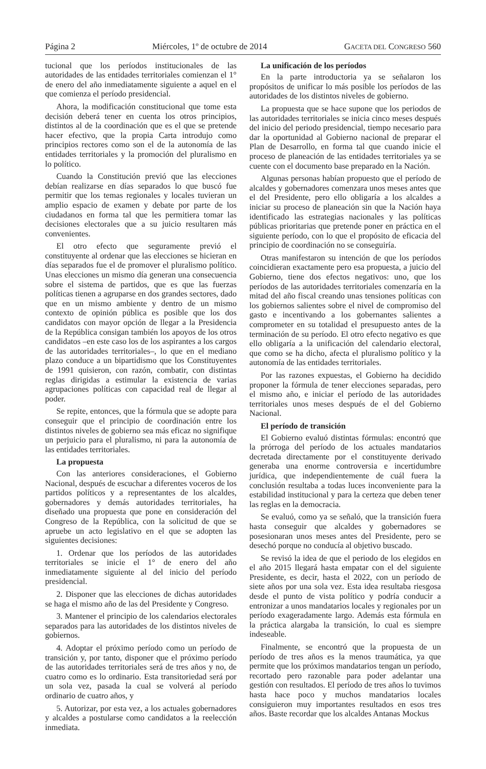Página 2 Miércoles, 1º de octubre de 2014 GACETA DEL CONGRESO 560
tucional que los períodos institucionales de las autoridades de las entidades territoriales comienzan el 1° de enero del año inmediatamente siguiente a aquel en el que comienza el período presidencial.
Ahora, la modificación constitucional que tome esta decisión deberá tener en cuenta los otros principios, distintos al de la coordinación que es el que se pretende hacer efectivo, que la propia Carta introdujo como principios rectores como son el de la autonomía de las entidades territoriales y la promoción del pluralismo en lo político.
Cuando la Constitución previó que las elecciones debían realizarse en días separados lo que buscó fue permitir que los temas regionales y locales tuvieran un amplio espacio de examen y debate por parte de los ciudadanos en forma tal que les permitiera tomar las decisiones electorales que a su juicio resultaren más convenientes.
El otro efecto que seguramente previó el constituyente al ordenar que las elecciones se hicieran en días separados fue el de promover el pluralismo político. Unas elecciones un mismo día generan una consecuencia sobre el sistema de partidos, que es que las fuerzas políticas tienen a agruparse en dos grandes sectores, dado que en un mismo ambiente y dentro de un mismo contexto de opinión pública es posible que los dos candidatos con mayor opción de llegar a la Presidencia de la República consigan también los apoyos de los otros candidatos –en este caso los de los aspirantes a los cargos de las autoridades territoriales–, lo que en el mediano plazo conduce a un bipartidismo que los Constituyentes de 1991 quisieron, con razón, combatir, con distintas reglas dirigidas a estimular la existencia de varias agrupaciones políticas con capacidad real de llegar al poder.
Se repite, entonces, que la fórmula que se adopte para conseguir que el principio de coordinación entre los distintos niveles de gobierno sea más eficaz no signifique un perjuicio para el pluralismo, ni para la autonomía de las entidades territoriales.
La propuesta
Con las anteriores consideraciones, el Gobierno Nacional, después de escuchar a diferentes voceros de los partidos políticos y a representantes de los alcaldes, gobernadores y demás autoridades territoriales, ha diseñado una propuesta que pone en consideración del Congreso de la República, con la solicitud de que se apruebe un acto legislativo en el que se adopten las siguientes decisiones:
1. Ordenar que los períodos de las autoridades territoriales se inicie el 1° de enero del año inmediatamente siguiente al del inicio del período presidencial.
2. Disponer que las elecciones de dichas autoridades se haga el mismo año de las del Presidente y Congreso.
3. Mantener el principio de los calendarios electorales separados para las autoridades de los distintos niveles de gobiernos.
4. Adoptar el próximo período como un período de transición y, por tanto, disponer que el próximo período de las autoridades territoriales será de tres años y no, de cuatro como es lo ordinario. Esta transitoriedad será por un sola vez, pasada la cual se volverá al período ordinario de cuatro años, y
5. Autorizar, por esta vez, a los actuales gobernadores y alcaldes a postularse como candidatos a la reelección inmediata.
La unificación de los períodos
En la parte introductoria ya se señalaron los propósitos de unificar lo más posible los períodos de las autoridades de los distintos niveles de gobierno.
La propuesta que se hace supone que los periodos de las autoridades territoriales se inicia cinco meses después del inicio del periodo presidencial, tiempo necesario para dar la oportunidad al Gobierno nacional de preparar el Plan de Desarrollo, en forma tal que cuando inicie el proceso de planeación de las entidades territoriales ya se cuente con el documento base preparado en la Nación.
Algunas personas habían propuesto que el período de alcaldes y gobernadores comenzara unos meses antes que el del Presidente, pero ello obligaría a los alcaldes a iniciar su proceso de planeación sin que la Nación haya identificado las estrategias nacionales y las políticas públicas prioritarias que pretende poner en práctica en el siguiente período, con lo que el propósito de eficacia del principio de coordinación no se conseguiría.
Otras manifestaron su intención de que los períodos coincidieran exactamente pero esa propuesta, a juicio del Gobierno, tiene dos efectos negativos: uno, que los períodos de las autoridades territoriales comenzaría en la mitad del año fiscal creando unas tensiones políticas con los gobiernos salientes sobre el nivel de compromiso del gasto e incentivando a los gobernantes salientes a comprometer en su totalidad el presupuesto antes de la terminación de su período. El otro efecto negativo es que ello obligaría a la unificación del calendario electoral, que como se ha dicho, afecta el pluralismo político y la autonomía de las entidades territoriales.
Por las razones expuestas, el Gobierno ha decidido proponer la fórmula de tener elecciones separadas, pero el mismo año, e iniciar el período de las autoridades territoriales unos meses después de el del Gobierno Nacional.
El período de transición
El Gobierno evaluó distintas fórmulas: encontró que la prórroga del período de los actuales mandatarios decretada directamente por el constituyente derivado generaba una enorme controversia e incertidumbre jurídica, que independientemente de cuál fuera la conclusión resultaba a todas luces inconveniente para la estabilidad institucional y para la certeza que deben tener las reglas en la democracia.
Se evaluó, como ya se señaló, que la transición fuera hasta conseguir que alcaldes y gobernadores se posesionaran unos meses antes del Presidente, pero se desechó porque no conducía al objetivo buscado.
Se revisó la idea de que el periodo de los elegidos en el año 2015 llegará hasta empatar con el del siguiente Presidente, es decir, hasta el 2022, con un período de siete años por una sola vez. Esta idea resultaba riesgosa desde el punto de vista político y podría conducir a entronizar a unos mandatarios locales y regionales por un período exageradamente largo. Además esta fórmula en la práctica alargaba la transición, lo cual es siempre indeseable.
Finalmente, se encontró que la propuesta de un período de tres años es la menos traumática, ya que permite que los próximos mandatarios tengan un período, recortado pero razonable para poder adelantar una gestión con resultados. El período de tres años lo tuvimos hasta hace poco y muchos mandatarios locales consiguieron muy importantes resultados en esos tres años. Baste recordar que los alcaldes Antanas Mockus